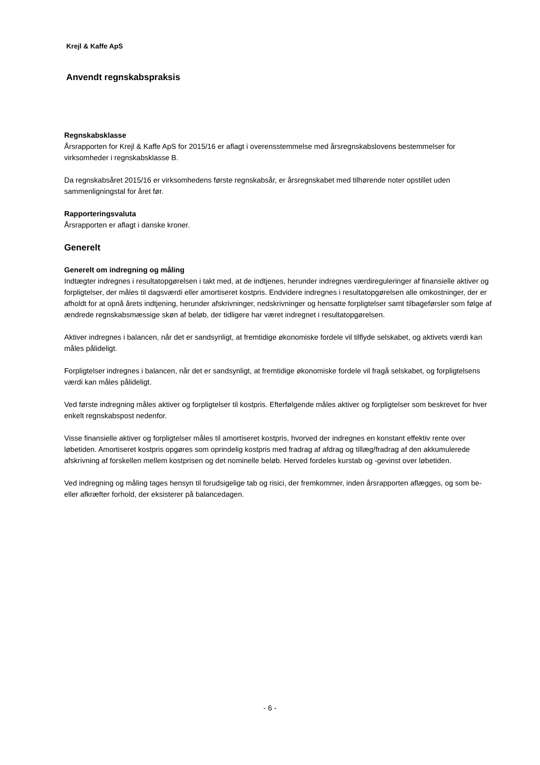Krejl & Kaffe ApS
Anvendt regnskabspraksis
Regnskabsklasse
Årsrapporten for Krejl & Kaffe ApS for 2015/16 er aflagt i overensstemmelse med årsregnskabslovens bestemmelser for virksomheder i regnskabsklasse B.
Da regnskabsåret 2015/16 er virksomhedens første regnskabsår, er årsregnskabet med tilhørende noter opstillet uden sammenligningstal for året før.
Rapporteringsvaluta
Årsrapporten er aflagt i danske kroner.
Generelt
Generelt om indregning og måling
Indtægter indregnes i resultatopgørelsen i takt med, at de indtjenes, herunder indregnes værdireguleringer af finansielle aktiver og forpligtelser, der måles til dagsværdi eller amortiseret kostpris. Endvidere indregnes i resultatopgørelsen alle omkostninger, der er afholdt for at opnå årets indtjening, herunder afskrivninger, nedskrivninger og hensatte forpligtelser samt tilbageførsler som følge af ændrede regnskabsmæssige skøn af beløb, der tidligere har været indregnet i resultatopgørelsen.
Aktiver indregnes i balancen, når det er sandsynligt, at fremtidige økonomiske fordele vil tilflyde selskabet, og aktivets værdi kan måles pålideligt.
Forpligtelser indregnes i balancen, når det er sandsynligt, at fremtidige økonomiske fordele vil fragå selskabet, og forpligtelsens værdi kan måles pålideligt.
Ved første indregning måles aktiver og forpligtelser til kostpris. Efterfølgende måles aktiver og forpligtelser som beskrevet for hver enkelt regnskabspost nedenfor.
Visse finansielle aktiver og forpligtelser måles til amortiseret kostpris, hvorved der indregnes en konstant effektiv rente over løbetiden. Amortiseret kostpris opgøres som oprindelig kostpris med fradrag af afdrag og tillæg/fradrag af den akkumulerede afskrivning af forskellen mellem kostprisen og det nominelle beløb. Herved fordeles kurstab og -gevinst over løbetiden.
Ved indregning og måling tages hensyn til forudsigelige tab og risici, der fremkommer, inden årsrapporten aflægges, og som be- eller afkræfter forhold, der eksisterer på balancedagen.
- 6 -